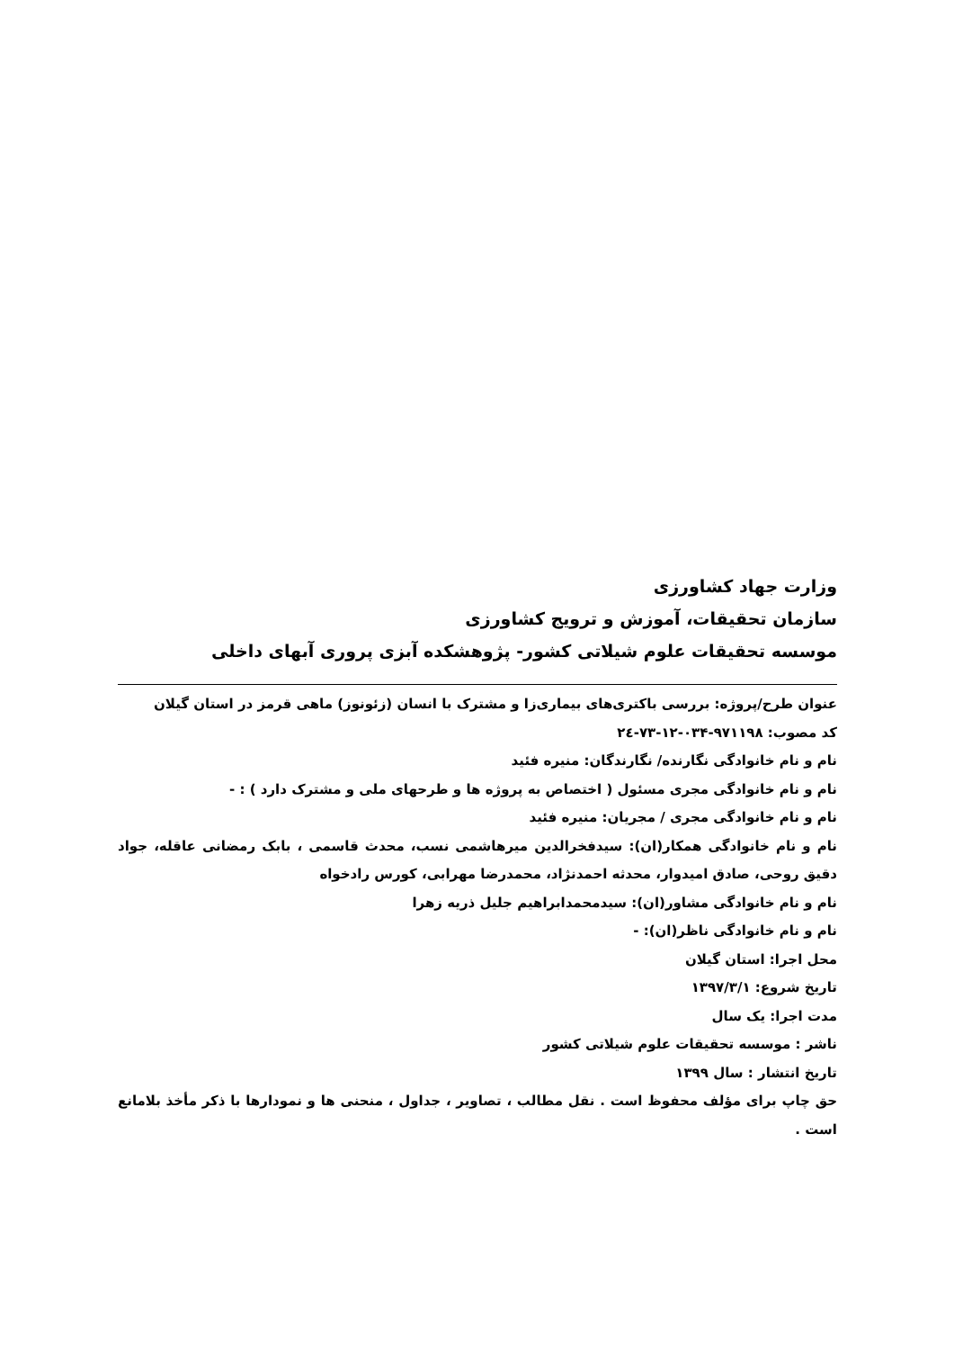وزارت جهاد کشاورزی
سازمان تحقیقات، آموزش و ترویج کشاورزی
موسسه تحقیقات علوم شیلاتی کشور- پژوهشکده آبزی پروری آبهای داخلی
عنوان طرح/پروژه: بررسی باکتری‌های بیماری‌زا و مشترک با انسان (زئونوز) ماهی قرمز در استان گیلان
کد مصوب: ۹۷۱۱۹۸-۰۳۴-۱۲-۷۳-۲٤
نام و نام خانوادگی نگارنده/ نگارندگان: منیره فئید
نام و نام خانوادگی مجری مسئول ( اختصاص به پروژه ها و طرحهای ملی و مشترک دارد ) : -
نام و نام خانوادگی مجری / مجریان: منیره فئید
نام و نام خانوادگی همکار(ان): سیدفخرالدین میرهاشمی نسب، محدث قاسمی ، بابک رمضانی عاقله، جواد دقیق روحی، صادق امیدوار، محدثه احمدنژاد، محمدرضا مهرابی، کورس رادخواه
نام و نام خانوادگی مشاور(ان): سیدمحمدابراهیم جلیل ذریه زهرا
نام و نام خانوادگی ناظر(ان): -
محل اجرا: استان گیلان
تاریخ شروع: ۱۳۹۷/۳/۱
مدت اجرا: یک سال
ناشر : موسسه تحقیقات علوم شیلاتی کشور
تاریخ انتشار : سال ۱۳۹۹
حق چاپ برای مؤلف محفوظ است . نقل مطالب ، تصاویر ، جداول ، منحنی ها و نمودارها با ذکر مأخذ بلامانع است .